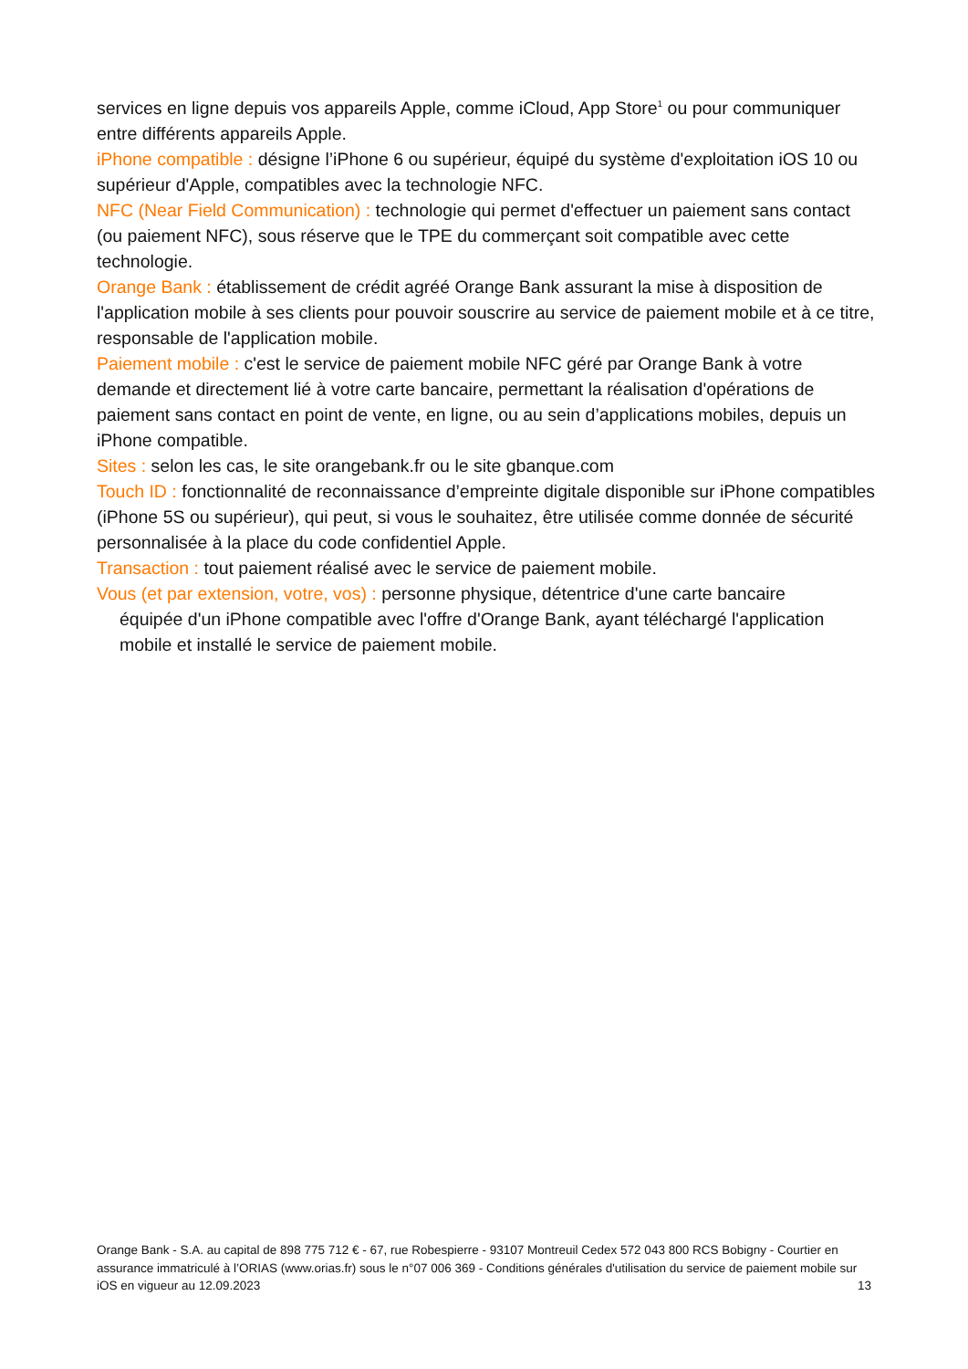services en ligne depuis vos appareils Apple, comme iCloud, App Store<sup>1</sup> ou pour communiquer entre différents appareils Apple.
iPhone compatible : désigne l’iPhone 6 ou supérieur, équipé du système d'exploitation iOS 10 ou supérieur d'Apple, compatibles avec la technologie NFC.
NFC (Near Field Communication) : technologie qui permet d'effectuer un paiement sans contact (ou paiement NFC), sous réserve que le TPE du commerçant soit compatible avec cette technologie.
Orange Bank : établissement de crédit agréé Orange Bank assurant la mise à disposition de l'application mobile à ses clients pour pouvoir souscrire au service de paiement mobile et à ce titre, responsable de l'application mobile.
Paiement mobile : c'est le service de paiement mobile NFC géré par Orange Bank à votre demande et directement lié à votre carte bancaire, permettant la réalisation d'opérations de paiement sans contact en point de vente, en ligne, ou au sein d’applications mobiles, depuis un iPhone compatible.
Sites : selon les cas, le site orangebank.fr ou le site gbanque.com
Touch ID : fonctionnalité de reconnaissance d’empreinte digitale disponible sur iPhone compatibles (iPhone 5S ou supérieur), qui peut, si vous le souhaitez, être utilisée comme donnée de sécurité personnalisée à la place du code confidentiel Apple.
Transaction : tout paiement réalisé avec le service de paiement mobile.
Vous (et par extension, votre, vos) : personne physique, détentrice d'une carte bancaire
équipée d'un iPhone compatible avec l'offre d'Orange Bank, ayant téléchargé l'application mobile et installé le service de paiement mobile.
Orange Bank - S.A. au capital de 898 775 712 € - 67, rue Robespierre - 93107 Montreuil Cedex 572 043 800 RCS Bobigny - Courtier en assurance immatriculé à l’ORIAS (www.orias.fr) sous le n°07 006 369 - Conditions générales d'utilisation du service de paiement mobile sur iOS en vigueur au 12.09.2023 13